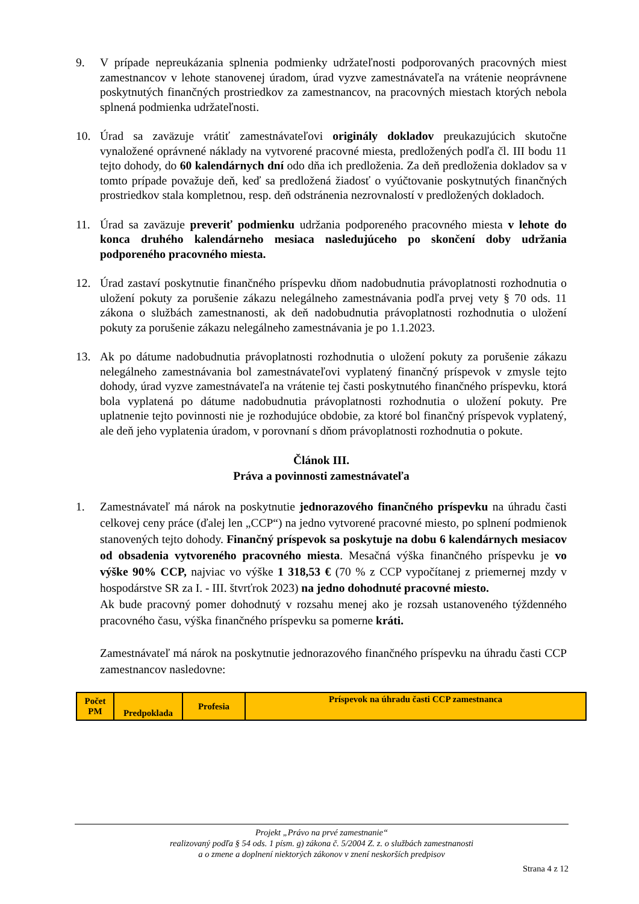9. V prípade nepreukázania splnenia podmienky udržateľnosti podporovaných pracovných miest zamestnancov v lehote stanovenej úradom, úrad vyzve zamestnávateľa na vrátenie neoprávnene poskytnutých finančných prostriedkov za zamestnancov, na pracovných miestach ktorých nebola splnená podmienka udržateľnosti.
10. Úrad sa zaväzuje vrátiť zamestnávateľovi originály dokladov preukazujúcich skutočne vynaložené oprávnené náklady na vytvorené pracovné miesta, predložených podľa čl. III bodu 11 tejto dohody, do 60 kalendárnych dní odo dňa ich predloženia. Za deň predloženia dokladov sa v tomto prípade považuje deň, keď sa predložená žiadosť o vyúčtovanie poskytnutých finančných prostriedkov stala kompletnou, resp. deň odstránenia nezrovnalostí v predložených dokladoch.
11. Úrad sa zaväzuje preveriť podmienku udržania podporeného pracovného miesta v lehote do konca druhého kalendárneho mesiaca nasledujúceho po skončení doby udržania podporeného pracovného miesta.
12. Úrad zastaví poskytnutie finančného príspevku dňom nadobudnutia právoplatnosti rozhodnutia o uložení pokuty za porušenie zákazu nelegálneho zamestnávania podľa prvej vety § 70 ods. 11 zákona o službách zamestnanosti, ak deň nadobudnutia právoplatnosti rozhodnutia o uložení pokuty za porušenie zákazu nelegálneho zamestnávania je po 1.1.2023.
13. Ak po dátume nadobudnutia právoplatnosti rozhodnutia o uložení pokuty za porušenie zákazu nelegálneho zamestnávania bol zamestnávateľovi vyplatený finančný príspevok v zmysle tejto dohody, úrad vyzve zamestnávateľa na vrátenie tej časti poskytnutého finančného príspevku, ktorá bola vyplatená po dátume nadobudnutia právoplatnosti rozhodnutia o uložení pokuty. Pre uplatnenie tejto povinnosti nie je rozhodujúce obdobie, za ktoré bol finančný príspevok vyplatený, ale deň jeho vyplatenia úradom, v porovnaní s dňom právoplatnosti rozhodnutia o pokute.
Článok III.
Práva a povinnosti zamestnávateľa
1. Zamestnávateľ má nárok na poskytnutie jednorazového finančného príspevku na úhradu časti celkovej ceny práce (ďalej len „CCP“) na jedno vytvorené pracovné miesto, po splnení podmienok stanovených tejto dohody. Finančný príspevok sa poskytuje na dobu 6 kalendárnych mesiacov od obsadenia vytvoreného pracovného miesta. Mesačná výška finančného príspevku je vo výške 90% CCP, najviac vo výške 1 318,53 € (70 % z CCP vypočítanej z priemernej mzdy v hospodárstve SR za I. - III. štvrťrok 2023) na jedno dohodnuté pracovné miesto.
Ak bude pracovný pomer dohodnutý v rozsahu menej ako je rozsah ustanoveného týždenného pracovného času, výška finančného príspevku sa pomerne kráti.
Zamestnávateľ má nárok na poskytnutie jednorazového finančného príspevku na úhradu časti CCP zamestnancov nasledovne:
| Počet PM | Predpoklada | Profesia | Príspevok na úhradu časti CCP zamestnanca |
| --- | --- | --- | --- |
Projekt „Právo na prvé zamestnanie“
realizovaný podľa § 54 ods. 1 písm. g) zákona č. 5/2004 Z. z. o službách zamestnanosti
a o zmene a doplnení niektorých zákonov v znení neskorších predpisov
Strana 4 z 12